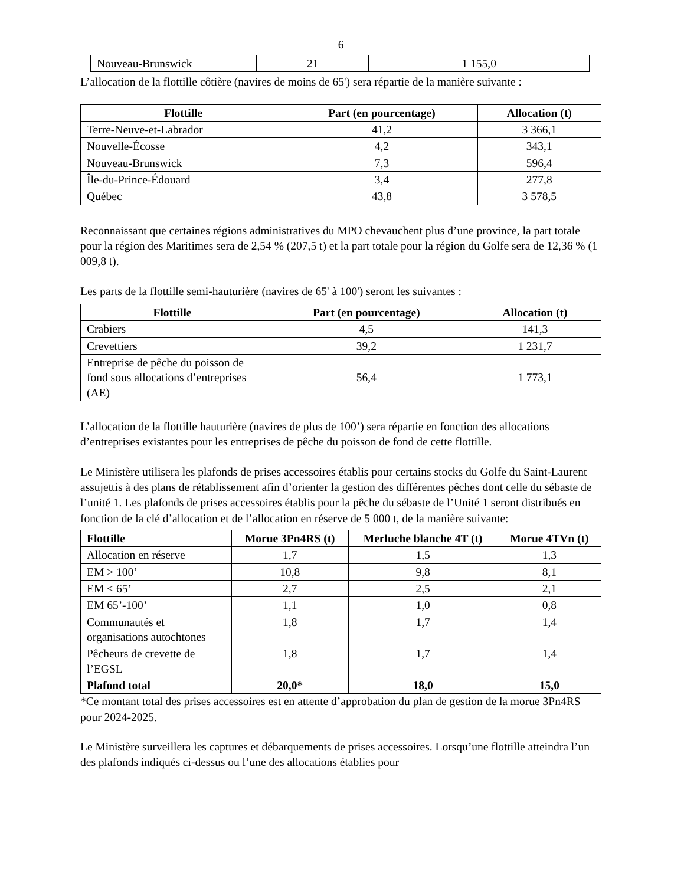6
| Nouveau-Brunswick | 21 | 1 155,0 |
L’allocation de la flottille côtière (navires de moins de 65') sera répartie de la manière suivante :
| Flottille | Part (en pourcentage) | Allocation (t) |
| --- | --- | --- |
| Terre-Neuve-et-Labrador | 41,2 | 3 366,1 |
| Nouvelle-Écosse | 4,2 | 343,1 |
| Nouveau-Brunswick | 7,3 | 596,4 |
| Île-du-Prince-Édouard | 3,4 | 277,8 |
| Québec | 43,8 | 3 578,5 |
Reconnaissant que certaines régions administratives du MPO chevauchent plus d’une province, la part totale pour la région des Maritimes sera de 2,54 % (207,5 t) et la part totale pour la région du Golfe sera de 12,36 % (1 009,8 t).
Les parts de la flottille semi-hauturière (navires de 65' à 100') seront les suivantes :
| Flottille | Part (en pourcentage) | Allocation (t) |
| --- | --- | --- |
| Crabiers | 4,5 | 141,3 |
| Crevettiers | 39,2 | 1 231,7 |
| Entreprise de pêche du poisson de fond sous allocations d’entreprises (AE) | 56,4 | 1 773,1 |
L’allocation de la flottille hauturière (navires de plus de 100’) sera répartie en fonction des allocations d’entreprises existantes pour les entreprises de pêche du poisson de fond de cette flottille.
Le Ministère utilisera les plafonds de prises accessoires établis pour certains stocks du Golfe du Saint-Laurent assujettis à des plans de rétablissement afin d’orienter la gestion des différentes pêches dont celle du sébaste de l’unité 1. Les plafonds de prises accessoires établis pour la pêche du sébaste de l’Unité 1 seront distribués en fonction de la clé d’allocation et de l’allocation en réserve de 5 000 t, de la manière suivante:
| Flottille | Morue 3Pn4RS (t) | Merluche blanche 4T (t) | Morue 4TVn (t) |
| --- | --- | --- | --- |
| Allocation en réserve | 1,7 | 1,5 | 1,3 |
| EM > 100’ | 10,8 | 9,8 | 8,1 |
| EM < 65’ | 2,7 | 2,5 | 2,1 |
| EM 65’-100’ | 1,1 | 1,0 | 0,8 |
| Communautés et organisations autochtones | 1,8 | 1,7 | 1,4 |
| Pêcheurs de crevette de l’EGSL | 1,8 | 1,7 | 1,4 |
| Plafond total | 20,0* | 18,0 | 15,0 |
*Ce montant total des prises accessoires est en attente d’approbation du plan de gestion de la morue 3Pn4RS pour 2024-2025.
Le Ministère surveillera les captures et débarquements de prises accessoires. Lorsqu’une flottille atteindra l’un des plafonds indiqués ci-dessus ou l’une des allocations établies pour